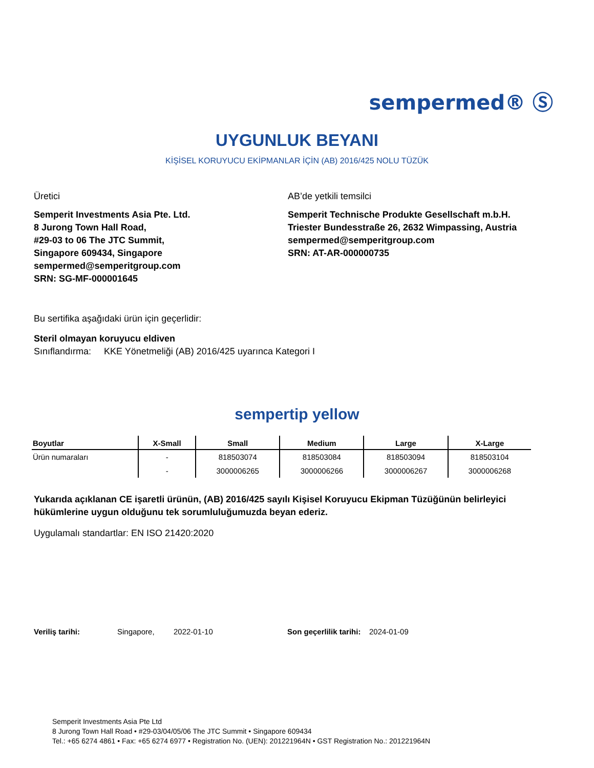sempermed® Ⓢ
UYGUNLUK BEYANI
KİŞİSEL KORUYUCU EKİPMANLAR İÇİN (AB) 2016/425 NOLU TÜZÜK
Üretici
Semperit Investments Asia Pte. Ltd.
8 Jurong Town Hall Road,
#29-03 to 06 The JTC Summit,
Singapore 609434, Singapore
sempermed@semperitgroup.com
SRN: SG-MF-000001645
AB’de yetkili temsilci
Semperit Technische Produkte Gesellschaft m.b.H.
Triester Bundesstraße 26, 2632 Wimpassing, Austria
sempermed@semperitgroup.com
SRN: AT-AR-000000735
Bu sertifika aşağıdaki ürün için geçerlidir:
Steril olmayan koruyucu eldiven
Sınıflandırma: KKE Yönetmeliği (AB) 2016/425 uyarınca Kategori I
sempertip yellow
| Boyutlar | X-Small | Small | Medium | Large | X-Large |
| --- | --- | --- | --- | --- | --- |
| Ürün numaraları | - | 818503074 | 818503084 | 818503094 | 818503104 |
| | - | 3000006265 | 3000006266 | 3000006267 | 3000006268 |
Yukarıda açıklanan CE işaretli ürünün, (AB) 2016/425 sayılı Kişisel Koruyucu Ekipman Tüzüğünün belirleyici hükümlerine uygun olduğunu tek sorumluluğumuzda beyan ederiz.
Uygulamalı standartlar: EN ISO 21420:2020
Veriliş tarihi: Singapore, 2022-01-10 Son geçerlilik tarihi: 2024-01-09
Semperit Investments Asia Pte Ltd
8 Jurong Town Hall Road • #29-03/04/05/06 The JTC Summit • Singapore 609434
Tel.: +65 6274 4861 • Fax: +65 6274 6977 • Registration No. (UEN): 201221964N • GST Registration No.: 201221964N